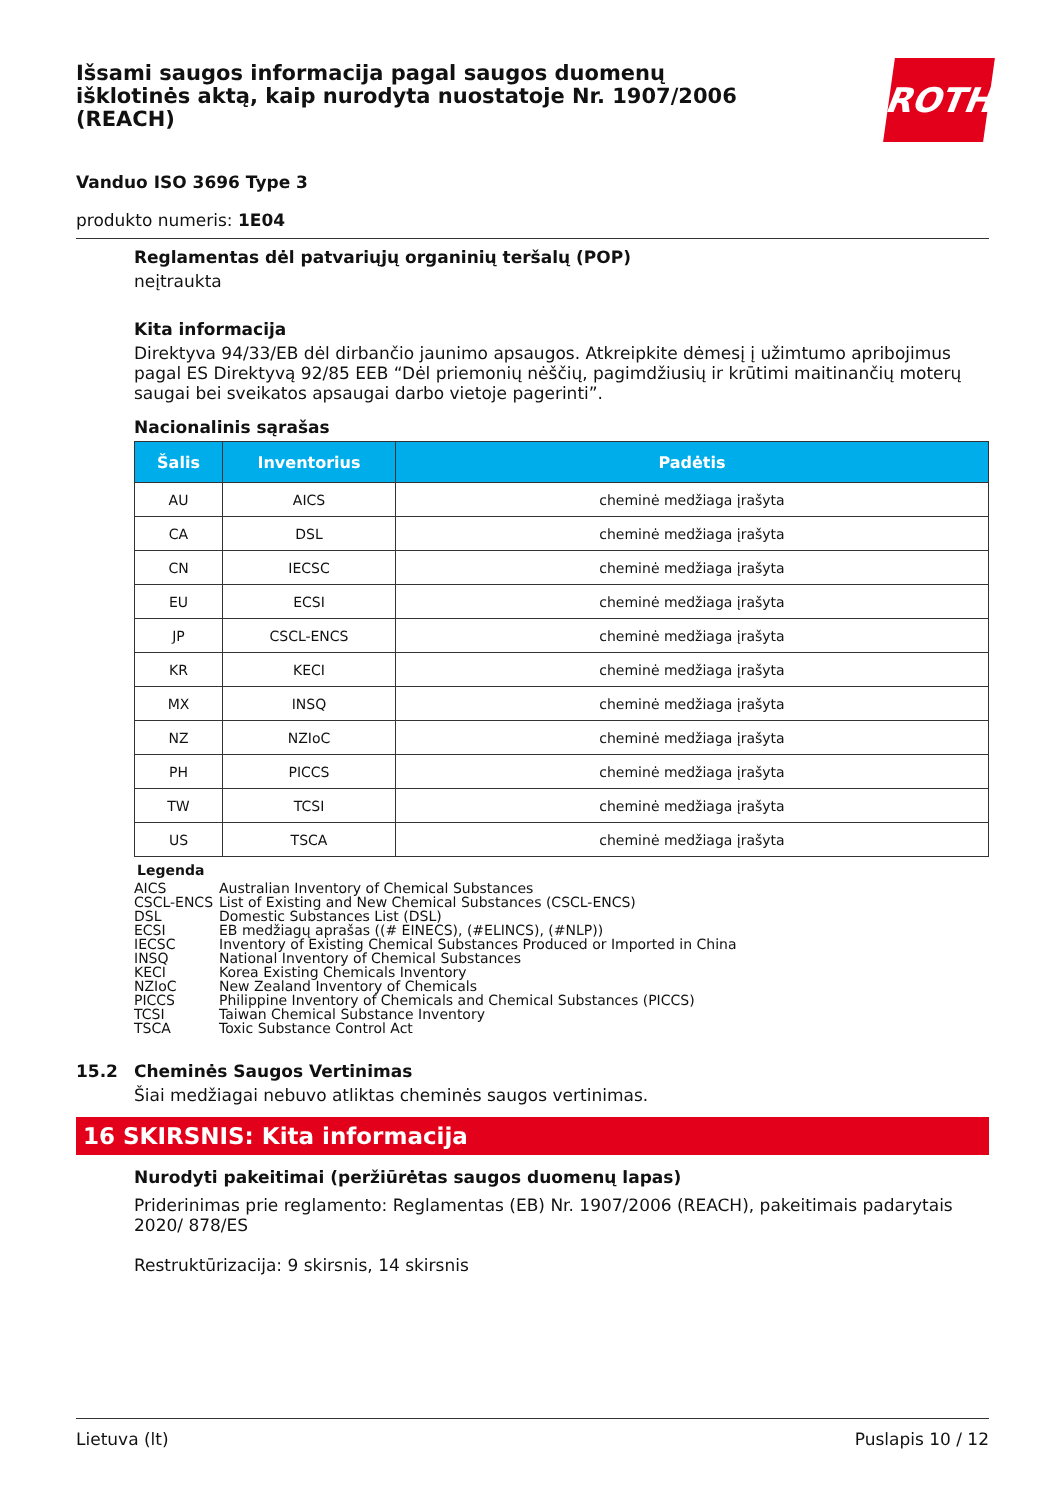Išsami saugos informacija pagal saugos duomenų išklotinės aktą, kaip nurodyta nuostatoje Nr. 1907/2006 (REACH)
ROTH
Vanduo ISO 3696 Type 3
produkto numeris: 1E04
Reglamentas dėl patvariųjų organinių teršalų (POP)
neįtraukta
Kita informacija
Direktyva 94/33/EB dėl dirbančio jaunimo apsaugos. Atkreipkite dėmesį į užimtumo apribojimus pagal ES Direktyvą 92/85 EEB “Dėl priemonių nėščių, pagimdžiusių ir krūtimi maitinančių moterų saugai bei sveikatos apsaugai darbo vietoje pagerinti”.
Nacionalinis sąrašas
| Šalis | Inventorius | Padėtis |
| --- | --- | --- |
| AU | AICS | cheminė medžiaga įrašyta |
| CA | DSL | cheminė medžiaga įrašyta |
| CN | IECSC | cheminė medžiaga įrašyta |
| EU | ECSI | cheminė medžiaga įrašyta |
| JP | CSCL-ENCS | cheminė medžiaga įrašyta |
| KR | KECI | cheminė medžiaga įrašyta |
| MX | INSQ | cheminė medžiaga įrašyta |
| NZ | NZIoC | cheminė medžiaga įrašyta |
| PH | PICCS | cheminė medžiaga įrašyta |
| TW | TCSI | cheminė medžiaga įrašyta |
| US | TSCA | cheminė medžiaga įrašyta |
Legenda
AICS Australian Inventory of Chemical Substances
CSCL-ENCS List of Existing and New Chemical Substances (CSCL-ENCS)
DSL Domestic Substances List (DSL)
ECSI EB medžiagų aprašas ((# EINECS), (#ELINCS), (#NLP))
IECSC Inventory of Existing Chemical Substances Produced or Imported in China
INSQ National Inventory of Chemical Substances
KECI Korea Existing Chemicals Inventory
NZIoC New Zealand Inventory of Chemicals
PICCS Philippine Inventory of Chemicals and Chemical Substances (PICCS)
TCSI Taiwan Chemical Substance Inventory
TSCA Toxic Substance Control Act
15.2 Cheminės Saugos Vertinimas
Šiai medžiagai nebuvo atliktas cheminės saugos vertinimas.
16 SKIRSNIS: Kita informacija
Nurodyti pakeitimai (peržiūrėtas saugos duomenų lapas)
Priderinimas prie reglamento: Reglamentas (EB) Nr. 1907/2006 (REACH), pakeitimais padarytais 2020/ 878/ES
Restruktūrizacija: 9 skirsnis, 14 skirsnis
Lietuva (lt) Puslapis 10 / 12